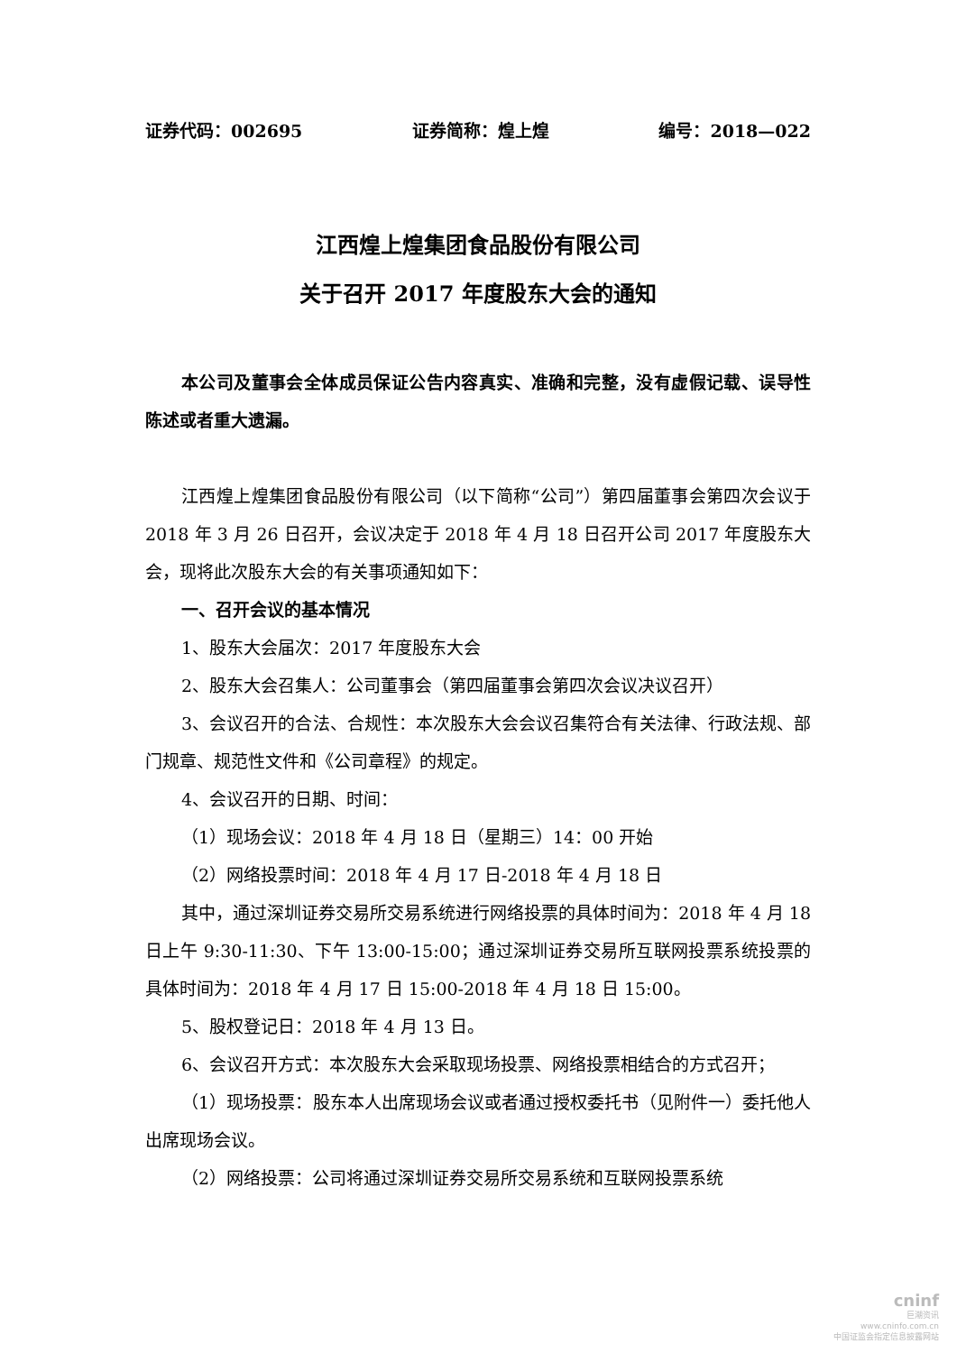证券代码：002695 证券简称：煌上煌 编号：2018—022
江西煌上煌集团食品股份有限公司
关于召开 2017 年度股东大会的通知
本公司及董事会全体成员保证公告内容真实、准确和完整，没有虚假记载、误导性陈述或者重大遗漏。
江西煌上煌集团食品股份有限公司（以下简称“公司”）第四届董事会第四次会议于 2018 年 3 月 26 日召开，会议决定于 2018 年 4 月 18 日召开公司 2017 年度股东大会，现将此次股东大会的有关事项通知如下：
一、召开会议的基本情况
1、股东大会届次：2017 年度股东大会
2、股东大会召集人：公司董事会（第四届董事会第四次会议决议召开）
3、会议召开的合法、合规性：本次股东大会会议召集符合有关法律、行政法规、部门规章、规范性文件和《公司章程》的规定。
4、会议召开的日期、时间：
（1）现场会议：2018 年 4 月 18 日（星期三）14：00 开始
（2）网络投票时间：2018 年 4 月 17 日-2018 年 4 月 18 日
其中，通过深圳证券交易所交易系统进行网络投票的具体时间为：2018 年 4 月 18 日上午 9:30-11:30、下午 13:00-15:00；通过深圳证券交易所互联网投票系统投票的具体时间为：2018 年 4 月 17 日 15:00-2018 年 4 月 18 日 15:00。
5、股权登记日：2018 年 4 月 13 日。
6、会议召开方式：本次股东大会采取现场投票、网络投票相结合的方式召开；
（1）现场投票：股东本人出席现场会议或者通过授权委托书（见附件一）委托他人出席现场会议。
（2）网络投票：公司将通过深圳证券交易所交易系统和互联网投票系统
cninf
巨潮资讯
www.cninfo.com.cn
中国证监会指定信息披露网站